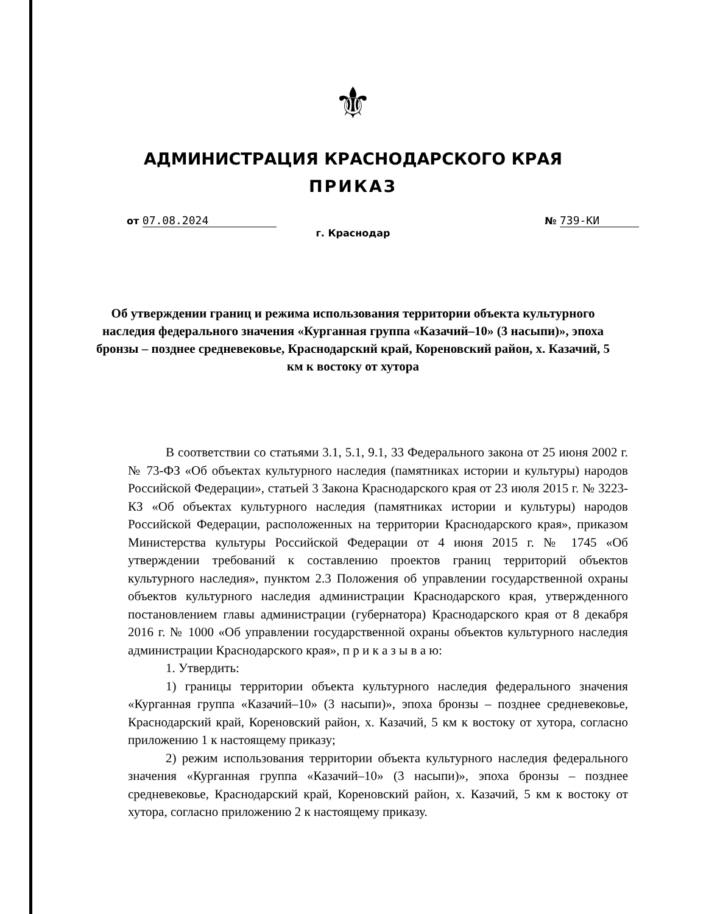⚜
АДМИНИСТРАЦИЯ КРАСНОДАРСКОГО КРАЯ
ПРИКАЗ
от 07.08.2024 № 739-КИ
г. Краснодар
Об утверждении границ и режима использования территории объекта культурного наследия федерального значения «Курганная группа «Казачий–10» (3 насыпи)», эпоха бронзы – позднее средневековье, Краснодарский край, Кореновский район, х. Казачий, 5 км к востоку от хутора
В соответствии со статьями 3.1, 5.1, 9.1, 33 Федерального закона от 25 июня 2002 г. № 73-ФЗ «Об объектах культурного наследия (памятниках истории и культуры) народов Российской Федерации», статьей 3 Закона Краснодарского края от 23 июля 2015 г. № 3223-КЗ «Об объектах культурного наследия (памятниках истории и культуры) народов Российской Федерации, расположенных на территории Краснодарского края», приказом Министерства культуры Российской Федерации от 4 июня 2015 г. № 1745 «Об утверждении требований к составлению проектов границ территорий объектов культурного наследия», пунктом 2.3 Положения об управлении государственной охраны объектов культурного наследия администрации Краснодарского края, утвержденного постановлением главы администрации (губернатора) Краснодарского края от 8 декабря 2016 г. № 1000 «Об управлении государственной охраны объектов культурного наследия администрации Краснодарского края», п р и к а з ы в а ю:
1. Утвердить:
1) границы территории объекта культурного наследия федерального значения «Курганная группа «Казачий–10» (3 насыпи)», эпоха бронзы – позднее средневековье, Краснодарский край, Кореновский район, х. Казачий, 5 км к востоку от хутора, согласно приложению 1 к настоящему приказу;
2) режим использования территории объекта культурного наследия федерального значения «Курганная группа «Казачий–10» (3 насыпи)», эпоха бронзы – позднее средневековье, Краснодарский край, Кореновский район, х. Казачий, 5 км к востоку от хутора, согласно приложению 2 к настоящему приказу.